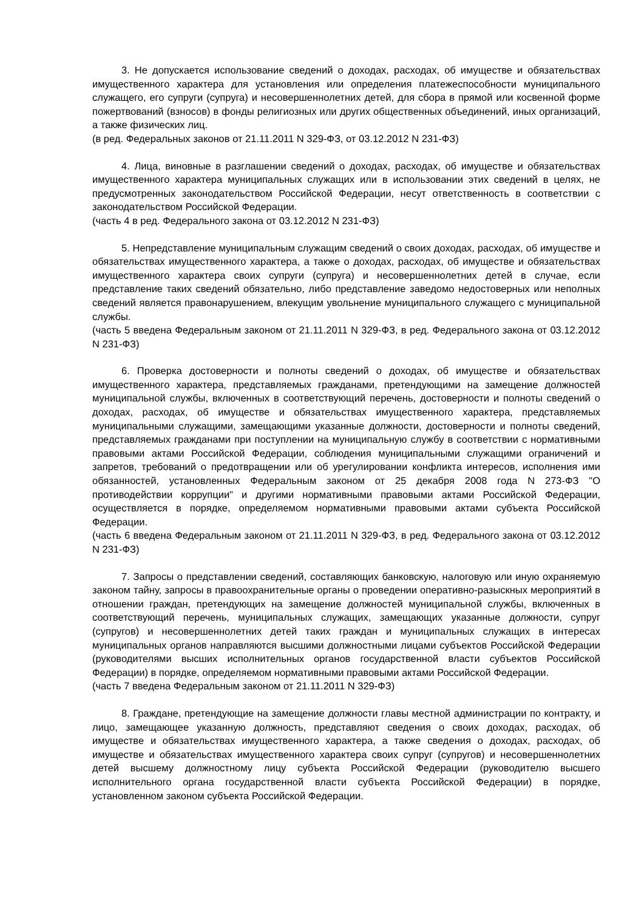3. Не допускается использование сведений о доходах, расходах, об имуществе и обязательствах имущественного характера для установления или определения платежеспособности муниципального служащего, его супруги (супруга) и несовершеннолетних детей, для сбора в прямой или косвенной форме пожертвований (взносов) в фонды религиозных или других общественных объединений, иных организаций, а также физических лиц.
(в ред. Федеральных законов от 21.11.2011 N 329-ФЗ, от 03.12.2012 N 231-ФЗ)
4. Лица, виновные в разглашении сведений о доходах, расходах, об имуществе и обязательствах имущественного характера муниципальных служащих или в использовании этих сведений в целях, не предусмотренных законодательством Российской Федерации, несут ответственность в соответствии с законодательством Российской Федерации.
(часть 4 в ред. Федерального закона от 03.12.2012 N 231-ФЗ)
5. Непредставление муниципальным служащим сведений о своих доходах, расходах, об имуществе и обязательствах имущественного характера, а также о доходах, расходах, об имуществе и обязательствах имущественного характера своих супруги (супруга) и несовершеннолетних детей в случае, если представление таких сведений обязательно, либо представление заведомо недостоверных или неполных сведений является правонарушением, влекущим увольнение муниципального служащего с муниципальной службы.
(часть 5 введена Федеральным законом от 21.11.2011 N 329-ФЗ, в ред. Федерального закона от 03.12.2012 N 231-ФЗ)
6. Проверка достоверности и полноты сведений о доходах, об имуществе и обязательствах имущественного характера, представляемых гражданами, претендующими на замещение должностей муниципальной службы, включенных в соответствующий перечень, достоверности и полноты сведений о доходах, расходах, об имуществе и обязательствах имущественного характера, представляемых муниципальными служащими, замещающими указанные должности, достоверности и полноты сведений, представляемых гражданами при поступлении на муниципальную службу в соответствии с нормативными правовыми актами Российской Федерации, соблюдения муниципальными служащими ограничений и запретов, требований о предотвращении или об урегулировании конфликта интересов, исполнения ими обязанностей, установленных Федеральным законом от 25 декабря 2008 года N 273-ФЗ "О противодействии коррупции" и другими нормативными правовыми актами Российской Федерации, осуществляется в порядке, определяемом нормативными правовыми актами субъекта Российской Федерации.
(часть 6 введена Федеральным законом от 21.11.2011 N 329-ФЗ, в ред. Федерального закона от 03.12.2012 N 231-ФЗ)
7. Запросы о представлении сведений, составляющих банковскую, налоговую или иную охраняемую законом тайну, запросы в правоохранительные органы о проведении оперативно-разыскных мероприятий в отношении граждан, претендующих на замещение должностей муниципальной службы, включенных в соответствующий перечень, муниципальных служащих, замещающих указанные должности, супруг (супругов) и несовершеннолетних детей таких граждан и муниципальных служащих в интересах муниципальных органов направляются высшими должностными лицами субъектов Российской Федерации (руководителями высших исполнительных органов государственной власти субъектов Российской Федерации) в порядке, определяемом нормативными правовыми актами Российской Федерации.
(часть 7 введена Федеральным законом от 21.11.2011 N 329-ФЗ)
8. Граждане, претендующие на замещение должности главы местной администрации по контракту, и лицо, замещающее указанную должность, представляют сведения о своих доходах, расходах, об имуществе и обязательствах имущественного характера, а также сведения о доходах, расходах, об имуществе и обязательствах имущественного характера своих супруг (супругов) и несовершеннолетних детей высшему должностному лицу субъекта Российской Федерации (руководителю высшего исполнительного органа государственной власти субъекта Российской Федерации) в порядке, установленном законом субъекта Российской Федерации.